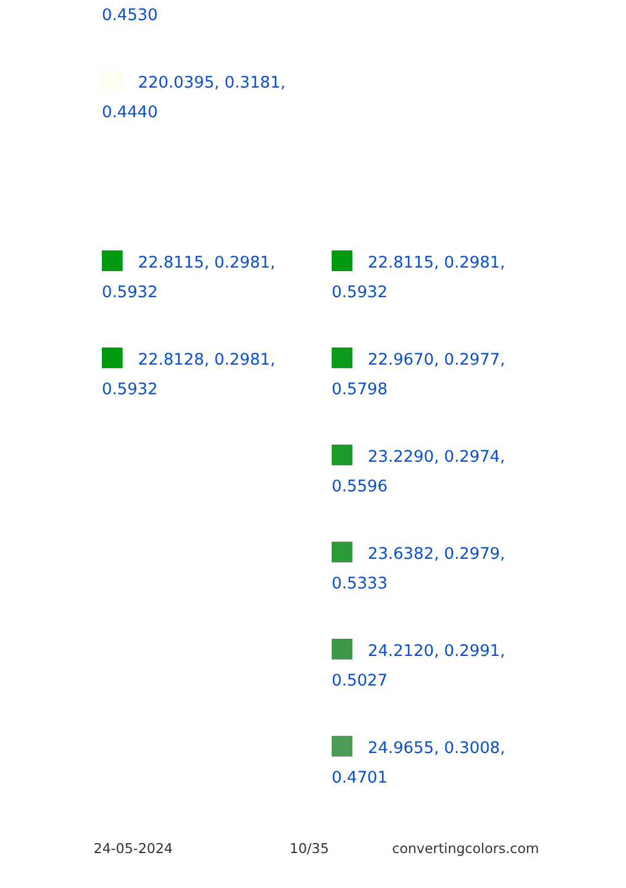0.4530
220.0395, 0.3181, 0.4440
22.8115, 0.2981, 0.5932
22.8115, 0.2981, 0.5932
22.8128, 0.2981, 0.5932
22.9670, 0.2977, 0.5798
23.2290, 0.2974, 0.5596
23.6382, 0.2979, 0.5333
24.2120, 0.2991, 0.5027
24.9655, 0.3008, 0.4701
24-05-2024 10/35 convertingcolors.com